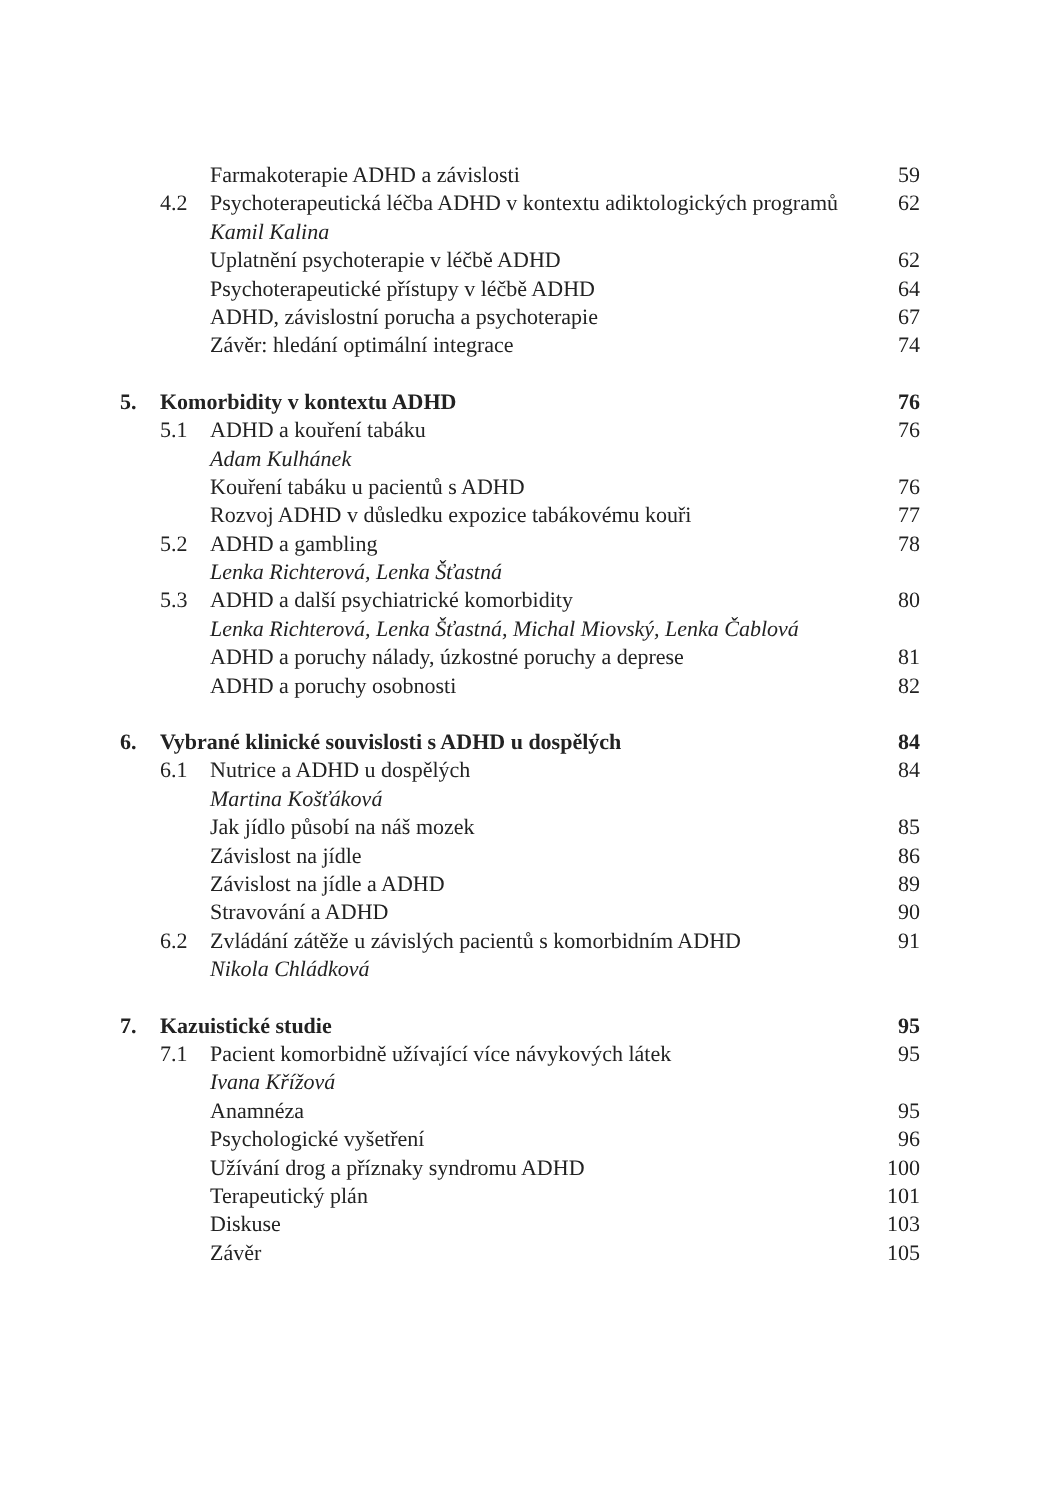| | | Farmakoterapie ADHD a závislosti | 59 |
| | 4.2 | Psychoterapeutická léčba ADHD v kontextu adiktologických programů | 62 |
| | | Kamil Kalina | |
| | | Uplatnění psychoterapie v léčbě ADHD | 62 |
| | | Psychoterapeutické přístupy v léčbě ADHD | 64 |
| | | ADHD, závislostní porucha a psychoterapie | 67 |
| | | Závěr: hledání optimální integrace | 74 |
| 5. | Komorbidity v kontextu ADHD | | 76 |
| | 5.1 | ADHD a kouření tabáku | 76 |
| | | Adam Kulhánek | |
| | | Kouření tabáku u pacientů s ADHD | 76 |
| | | Rozvoj ADHD v důsledku expozice tabákovému kouři | 77 |
| | 5.2 | ADHD a gambling | 78 |
| | | Lenka Richterová, Lenka Šťastná | |
| | 5.3 | ADHD a další psychiatrické komorbidity | 80 |
| | | Lenka Richterová, Lenka Šťastná, Michal Miovský, Lenka Čablová | |
| | | ADHD a poruchy nálady, úzkostné poruchy a deprese | 81 |
| | | ADHD a poruchy osobnosti | 82 |
| 6. | Vybrané klinické souvislosti s ADHD u dospělých | | 84 |
| | 6.1 | Nutrice a ADHD u dospělých | 84 |
| | | Martina Košťáková | |
| | | Jak jídlo působí na náš mozek | 85 |
| | | Závislost na jídle | 86 |
| | | Závislost na jídle a ADHD | 89 |
| | | Stravování a ADHD | 90 |
| | 6.2 | Zvládání zátěže u závislých pacientů s komorbidním ADHD | 91 |
| | | Nikola Chládková | |
| 7. | Kazuistické studie | | 95 |
| | 7.1 | Pacient komorbidně užívající více návykových látek | 95 |
| | | Ivana Křížová | |
| | | Anamnéza | 95 |
| | | Psychologické vyšetření | 96 |
| | | Užívání drog a příznaky syndromu ADHD | 100 |
| | | Terapeutický plán | 101 |
| | | Diskuse | 103 |
| | | Závěr | 105 |